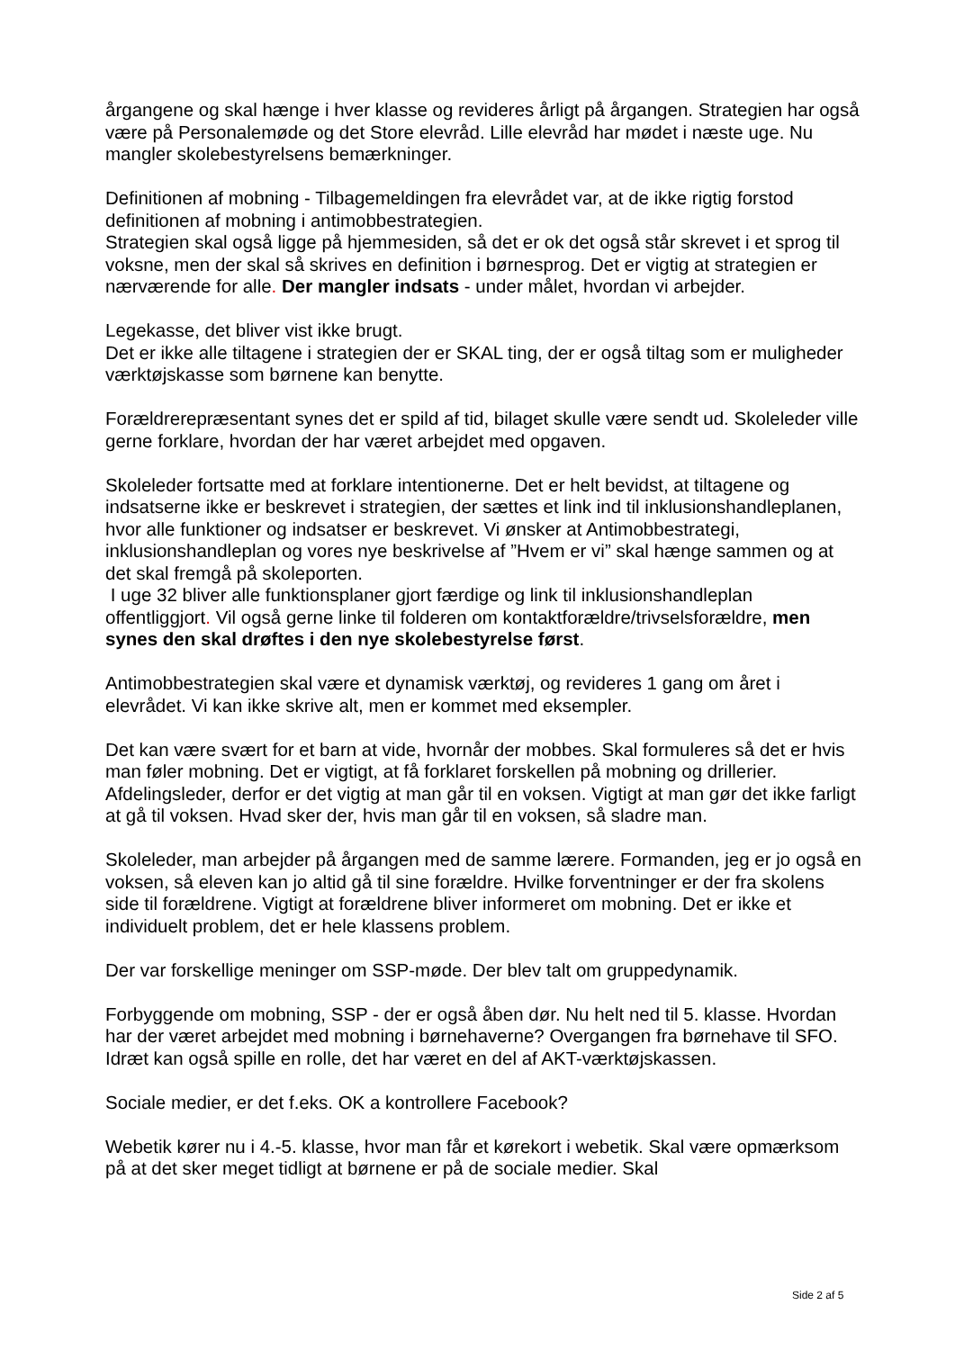årgangene og skal hænge i hver klasse og revideres årligt på årgangen. Strategien har også være på Personalemøde og det Store elevråd. Lille elevråd har mødet i næste uge. Nu mangler skolebestyrelsens bemærkninger.
Definitionen af mobning - Tilbagemeldingen fra elevrådet var, at de ikke rigtig forstod definitionen af mobning i antimobbestrategien.
Strategien skal også ligge på hjemmesiden, så det er ok det også står skrevet i et sprog til voksne, men der skal så skrives en definition i børnesprog. Det er vigtig at strategien er nærværende for alle. Der mangler indsats - under målet, hvordan vi arbejder.
Legekasse, det bliver vist ikke brugt.
Det er ikke alle tiltagene i strategien der er SKAL ting, der er også tiltag som er muligheder værktøjskasse som børnene kan benytte.
Forældrerepræsentant synes det er spild af tid, bilaget skulle være sendt ud. Skoleleder ville gerne forklare, hvordan der har været arbejdet med opgaven.
Skoleleder fortsatte med at forklare intentionerne. Det er helt bevidst, at tiltagene og indsatserne ikke er beskrevet i strategien, der sættes et link ind til inklusionshandleplanen, hvor alle funktioner og indsatser er beskrevet. Vi ønsker at Antimobbestrategi, inklusionshandleplan og vores nye beskrivelse af ”Hvem er vi” skal hænge sammen og at det skal fremgå på skoleporten.
I uge 32 bliver alle funktionsplaner gjort færdige og link til inklusionshandleplan offentliggjort. Vil også gerne linke til folderen om kontaktforældre/trivselsforældre, men synes den skal drøftes i den nye skolebestyrelse først.
Antimobbestrategien skal være et dynamisk værktøj, og revideres 1 gang om året i elevrådet. Vi kan ikke skrive alt, men er kommet med eksempler.
Det kan være svært for et barn at vide, hvornår der mobbes. Skal formuleres så det er hvis man føler mobning. Det er vigtigt, at få forklaret forskellen på mobning og drillerier. Afdelingsleder, derfor er det vigtig at man går til en voksen. Vigtigt at man gør det ikke farligt at gå til voksen. Hvad sker der, hvis man går til en voksen, så sladre man.
Skoleleder, man arbejder på årgangen med de samme lærere. Formanden, jeg er jo også en voksen, så eleven kan jo altid gå til sine forældre. Hvilke forventninger er der fra skolens side til forældrene. Vigtigt at forældrene bliver informeret om mobning. Det er ikke et individuelt problem, det er hele klassens problem.
Der var forskellige meninger om SSP-møde. Der blev talt om gruppedynamik.
Forbyggende om mobning, SSP - der er også åben dør. Nu helt ned til 5. klasse. Hvordan har der været arbejdet med mobning i børnehaverne? Overgangen fra børnehave til SFO. Idræt kan også spille en rolle, det har været en del af AKT-værktøjskassen.
Sociale medier, er det f.eks. OK a kontrollere Facebook?
Webetik kører nu i 4.-5. klasse, hvor man får et kørekort i webetik. Skal være opmærksom på at det sker meget tidligt at børnene er på de sociale medier. Skal
Side 2 af 5